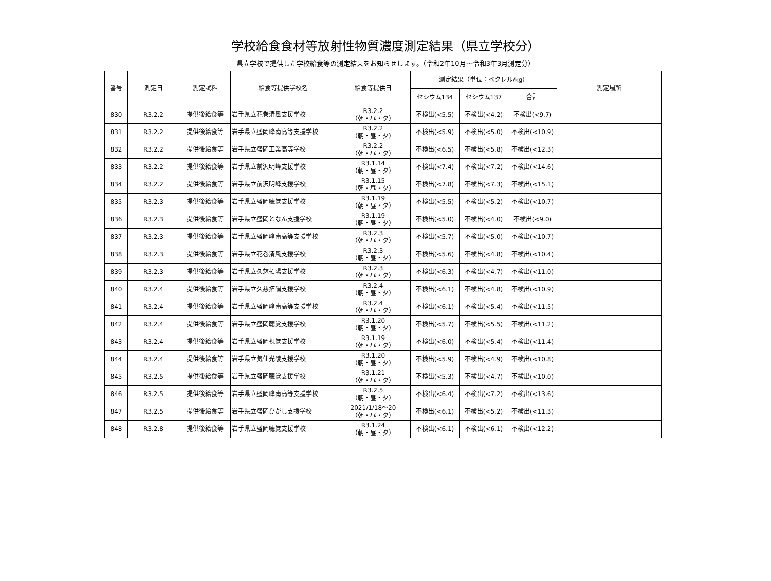学校給食食材等放射性物質濃度測定結果（県立学校分）
県立学校で提供した学校給食等の測定結果をお知らせします。（令和2年10月～令和3年3月測定分）
| 番号 | 測定日 | 測定試料 | 給食等提供学校名 | 給食等提供日 | 測定結果（単位：ベクレル/kg） | | | 測定場所 |
| --- | --- | --- | --- | --- | --- | --- | --- | --- |
| | | | | | セシウム134 | セシウム137 | 合計 | |
| 830 | R3.2.2 | 提供後給食等 | 岩手県立花巻清風支援学校 | R3.2.2 （朝・昼・夕） | 不検出(<5.5) | 不検出(<4.2) | 不検出(<9.7) | |
| 831 | R3.2.2 | 提供後給食等 | 岩手県立盛岡峰南高等支援学校 | R3.2.2 （朝・昼・夕） | 不検出(<5.9) | 不検出(<5.0) | 不検出(<10.9) | |
| 832 | R3.2.2 | 提供後給食等 | 岩手県立盛岡工業高等学校 | R3.2.2 （朝・昼・夕） | 不検出(<6.5) | 不検出(<5.8) | 不検出(<12.3) | |
| 833 | R3.2.2 | 提供後給食等 | 岩手県立前沢明峰支援学校 | R3.1.14 （朝・昼・夕） | 不検出(<7.4) | 不検出(<7.2) | 不検出(<14.6) | |
| 834 | R3.2.2 | 提供後給食等 | 岩手県立前沢明峰支援学校 | R3.1.15 （朝・昼・夕） | 不検出(<7.8) | 不検出(<7.3) | 不検出(<15.1) | |
| 835 | R3.2.3 | 提供後給食等 | 岩手県立盛岡聴覚支援学校 | R3.1.19 （朝・昼・夕） | 不検出(<5.5) | 不検出(<5.2) | 不検出(<10.7) | |
| 836 | R3.2.3 | 提供後給食等 | 岩手県立盛岡となん支援学校 | R3.1.19 （朝・昼・夕） | 不検出(<5.0) | 不検出(<4.0) | 不検出(<9.0) | |
| 837 | R3.2.3 | 提供後給食等 | 岩手県立盛岡峰南高等支援学校 | R3.2.3 （朝・昼・夕） | 不検出(<5.7) | 不検出(<5.0) | 不検出(<10.7) | |
| 838 | R3.2.3 | 提供後給食等 | 岩手県立花巻清風支援学校 | R3.2.3 （朝・昼・夕） | 不検出(<5.6) | 不検出(<4.8) | 不検出(<10.4) | |
| 839 | R3.2.3 | 提供後給食等 | 岩手県立久慈拓陽支援学校 | R3.2.3 （朝・昼・夕） | 不検出(<6.3) | 不検出(<4.7) | 不検出(<11.0) | |
| 840 | R3.2.4 | 提供後給食等 | 岩手県立久慈拓陽支援学校 | R3.2.4 （朝・昼・夕） | 不検出(<6.1) | 不検出(<4.8) | 不検出(<10.9) | |
| 841 | R3.2.4 | 提供後給食等 | 岩手県立盛岡峰南高等支援学校 | R3.2.4 （朝・昼・夕） | 不検出(<6.1) | 不検出(<5.4) | 不検出(<11.5) | |
| 842 | R3.2.4 | 提供後給食等 | 岩手県立盛岡聴覚支援学校 | R3.1.20 （朝・昼・夕） | 不検出(<5.7) | 不検出(<5.5) | 不検出(<11.2) | |
| 843 | R3.2.4 | 提供後給食等 | 岩手県立盛岡視覚支援学校 | R3.1.19 （朝・昼・夕） | 不検出(<6.0) | 不検出(<5.4) | 不検出(<11.4) | |
| 844 | R3.2.4 | 提供後給食等 | 岩手県立気仙光陵支援学校 | R3.1.20 （朝・昼・夕） | 不検出(<5.9) | 不検出(<4.9) | 不検出(<10.8) | |
| 845 | R3.2.5 | 提供後給食等 | 岩手県立盛岡聴覚支援学校 | R3.1.21 （朝・昼・夕） | 不検出(<5.3) | 不検出(<4.7) | 不検出(<10.0) | |
| 846 | R3.2.5 | 提供後給食等 | 岩手県立盛岡峰南高等支援学校 | R3.2.5 （朝・昼・夕） | 不検出(<6.4) | 不検出(<7.2) | 不検出(<13.6) | |
| 847 | R3.2.5 | 提供後給食等 | 岩手県立盛岡ひがし支援学校 | 2021/1/18～20 （朝・昼・夕） | 不検出(<6.1) | 不検出(<5.2) | 不検出(<11.3) | |
| 848 | R3.2.8 | 提供後給食等 | 岩手県立盛岡聴覚支援学校 | R3.1.24 （朝・昼・夕） | 不検出(<6.1) | 不検出(<6.1) | 不検出(<12.2) | |